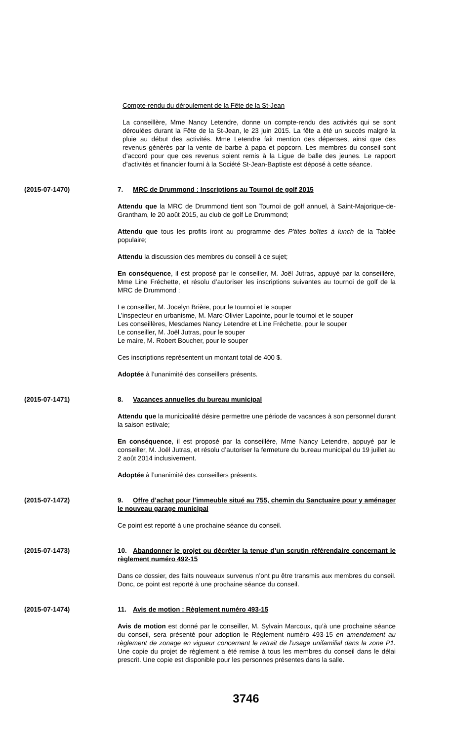Compte-rendu du déroulement de la Fête de la St-Jean
La conseillère, Mme Nancy Letendre, donne un compte-rendu des activités qui se sont déroulées durant la Fête de la St-Jean, le 23 juin 2015. La fête a été un succès malgré la pluie au début des activités. Mme Letendre fait mention des dépenses, ainsi que des revenus générés par la vente de barbe à papa et popcorn. Les membres du conseil sont d’accord pour que ces revenus soient remis à la Ligue de balle des jeunes. Le rapport d’activités et financier fourni à la Société St-Jean-Baptiste est déposé à cette séance.
(2015-07-1470) 7. MRC de Drummond : Inscriptions au Tournoi de golf 2015
Attendu que la MRC de Drummond tient son Tournoi de golf annuel, à Saint-Majorique-de-Grantham, le 20 août 2015, au club de golf Le Drummond;
Attendu que tous les profits iront au programme des P’tites boîtes à lunch de la Tablée populaire;
Attendu la discussion des membres du conseil à ce sujet;
En conséquence, il est proposé par le conseiller, M. Joël Jutras, appuyé par la conseillère, Mme Line Fréchette, et résolu d’autoriser les inscriptions suivantes au tournoi de golf de la MRC de Drummond :
Le conseiller, M. Jocelyn Brière, pour le tournoi et le souper
L’inspecteur en urbanisme, M. Marc-Olivier Lapointe, pour le tournoi et le souper
Les conseillères, Mesdames Nancy Letendre et Line Fréchette, pour le souper
Le conseiller, M. Joël Jutras, pour le souper
Le maire, M. Robert Boucher, pour le souper
Ces inscriptions représentent un montant total de 400 $.
Adoptée à l’unanimité des conseillers présents.
(2015-07-1471) 8. Vacances annuelles du bureau municipal
Attendu que la municipalité désire permettre une période de vacances à son personnel durant la saison estivale;
En conséquence, il est proposé par la conseillère, Mme Nancy Letendre, appuyé par le conseiller, M. Joël Jutras, et résolu d’autoriser la fermeture du bureau municipal du 19 juillet au 2 août 2014 inclusivement.
Adoptée à l’unanimité des conseillers présents.
(2015-07-1472) 9. Offre d’achat pour l’immeuble situé au 755, chemin du Sanctuaire pour y aménager le nouveau garage municipal
Ce point est reporté à une prochaine séance du conseil.
(2015-07-1473) 10. Abandonner le projet ou décréter la tenue d’un scrutin référendaire concernant le règlement numéro 492-15
Dans ce dossier, des faits nouveaux survenus n’ont pu être transmis aux membres du conseil. Donc, ce point est reporté à une prochaine séance du conseil.
(2015-07-1474) 11. Avis de motion : Règlement numéro 493-15
Avis de motion est donné par le conseiller, M. Sylvain Marcoux, qu’à une prochaine séance du conseil, sera présenté pour adoption le Règlement numéro 493-15 en amendement au règlement de zonage en vigueur concernant le retrait de l’usage unifamilial dans la zone P1. Une copie du projet de règlement a été remise à tous les membres du conseil dans le délai prescrit. Une copie est disponible pour les personnes présentes dans la salle.
3746